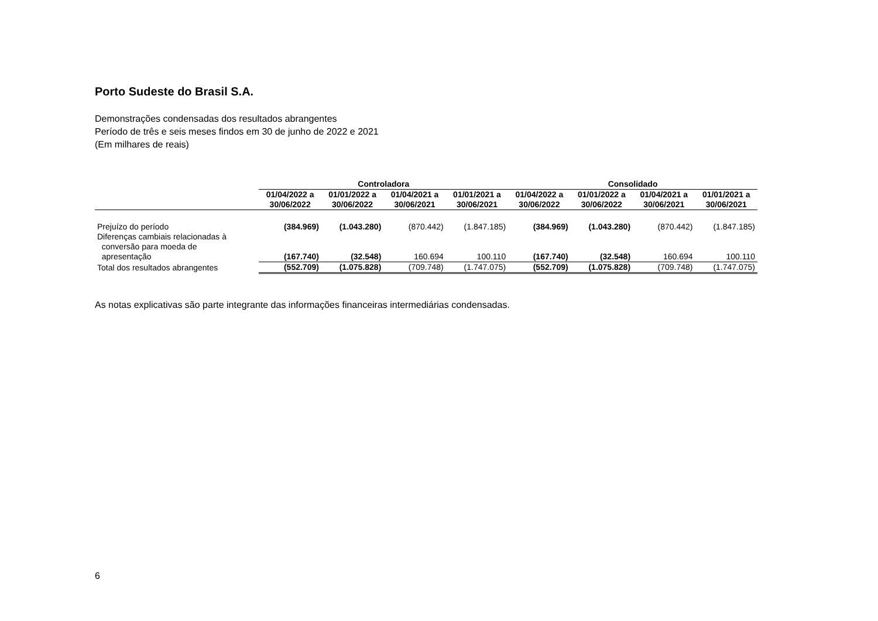Porto Sudeste do Brasil S.A.
Demonstrações condensadas dos resultados abrangentes
Período de três e seis meses findos em 30 de junho de 2022 e 2021
(Em milhares de reais)
| | Controladora | | | | Consolidado | | | |
| --- | --- | --- | --- | --- | --- | --- | --- | --- |
| | 01/04/2022 a 30/06/2022 | 01/01/2022 a 30/06/2022 | 01/04/2021 a 30/06/2021 | 01/01/2021 a 30/06/2021 | 01/04/2022 a 30/06/2022 | 01/01/2022 a 30/06/2022 | 01/04/2021 a 30/06/2021 | 01/01/2021 a 30/06/2021 |
| Prejuízo do período | (384.969) | (1.043.280) | (870.442) | (1.847.185) | (384.969) | (1.043.280) | (870.442) | (1.847.185) |
| Diferenças cambiais relacionadas à conversão para moeda de apresentação | (167.740) | (32.548) | 160.694 | 100.110 | (167.740) | (32.548) | 160.694 | 100.110 |
| Total dos resultados abrangentes | (552.709) | (1.075.828) | (709.748) | (1.747.075) | (552.709) | (1.075.828) | (709.748) | (1.747.075) |
As notas explicativas são parte integrante das informações financeiras intermediárias condensadas.
6